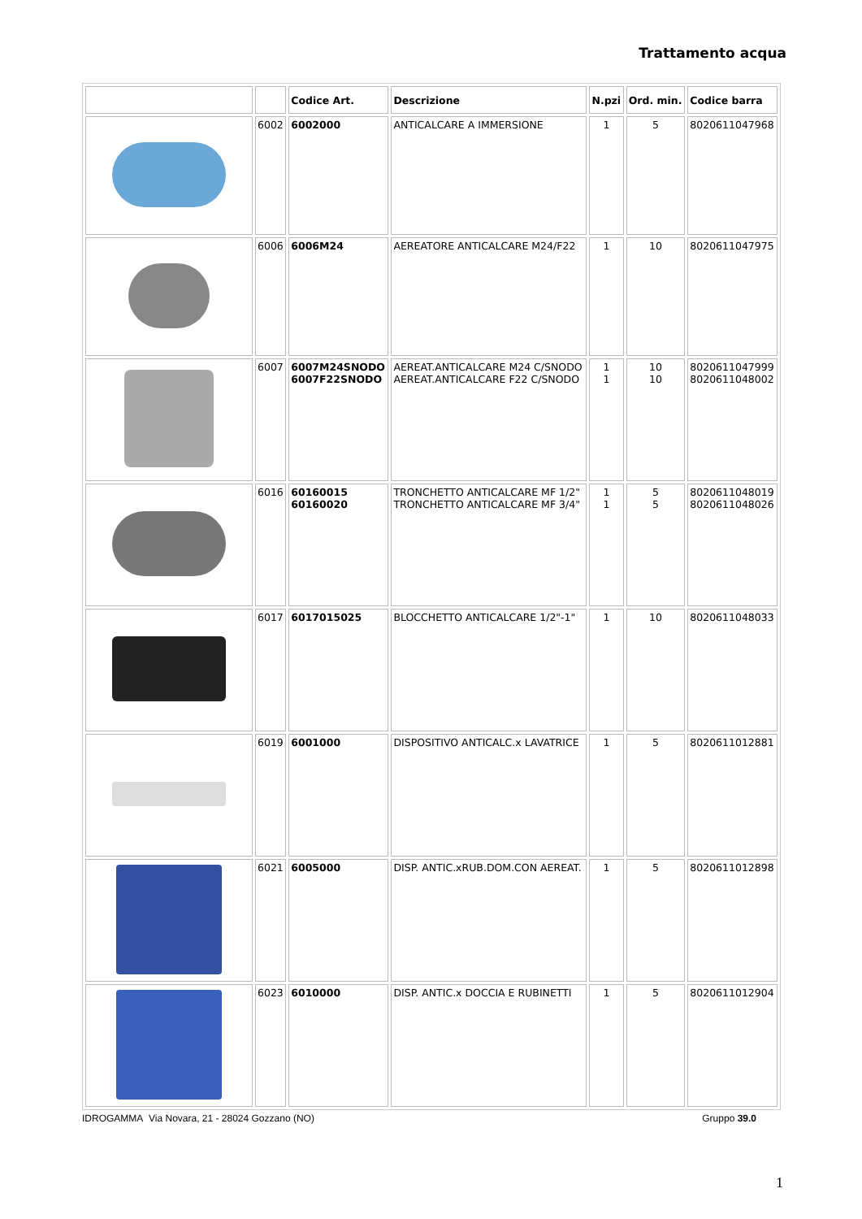Trattamento acqua
| | | Codice Art. | Descrizione | N.pzi | Ord. min. | Codice barra |
| --- | --- | --- | --- | --- | --- | --- |
| | 6002 | 6002000 | ANTICALCARE A IMMERSIONE | 1 | 5 | 8020611047968 |
| | 6006 | 6006M24 | AEREATORE ANTICALCARE M24/F22 | 1 | 10 | 8020611047975 |
| | 6007 | 6007M24SNODO 6007F22SNODO | AEREAT.ANTICALCARE M24 C/SNODO AEREAT.ANTICALCARE F22 C/SNODO | 1 1 | 10 10 | 8020611047999 8020611048002 |
| | 6016 | 60160015 60160020 | TRONCHETTO ANTICALCARE MF 1/2" TRONCHETTO ANTICALCARE MF 3/4" | 1 1 | 5 5 | 8020611048019 8020611048026 |
| | 6017 | 6017015025 | BLOCCHETTO ANTICALCARE 1/2"-1" | 1 | 10 | 8020611048033 |
| | 6019 | 6001000 | DISPOSITIVO ANTICALC.x LAVATRICE | 1 | 5 | 8020611012881 |
| | 6021 | 6005000 | DISP. ANTIC.xRUB.DOM.CON AEREAT. | 1 | 5 | 8020611012898 |
| | 6023 | 6010000 | DISP. ANTIC.x DOCCIA E RUBINETTI | 1 | 5 | 8020611012904 |
IDROGAMMA Via Novara, 21 - 28024 Gozzano (NO) Gruppo 39.0
1